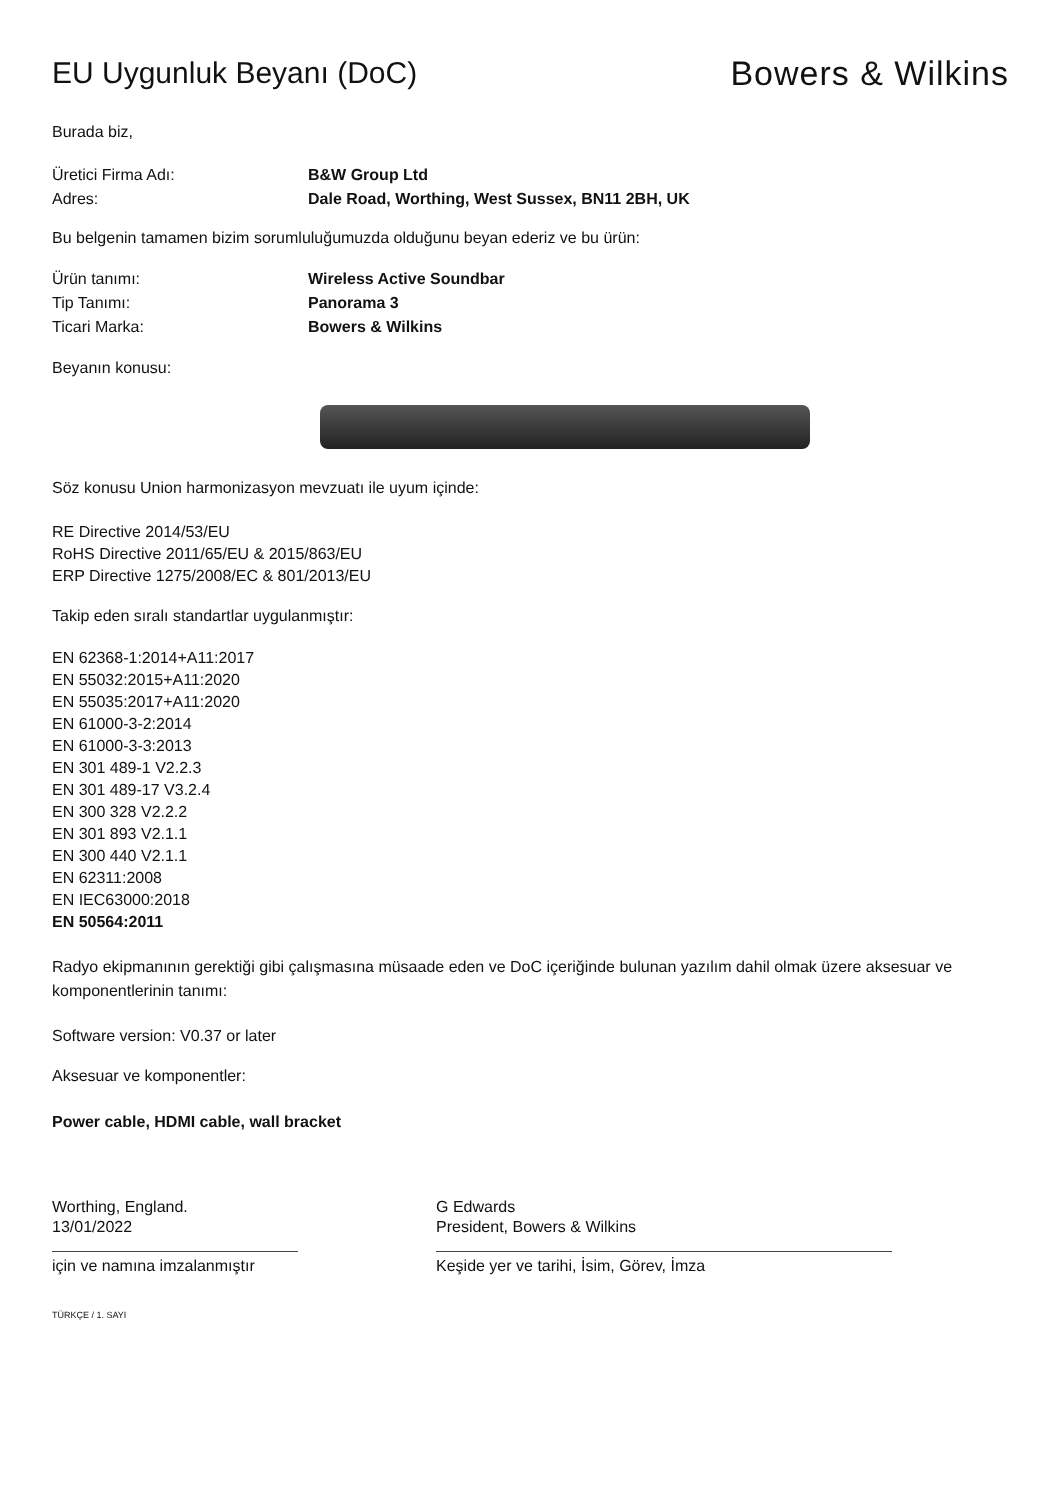EU Uygunluk Beyanı (DoC) Bowers & Wilkins
Burada biz,
Üretici Firma Adı: B&W Group Ltd
Adres: Dale Road, Worthing, West Sussex, BN11 2BH, UK
Bu belgenin tamamen bizim sorumluluğumuzda olduğunu beyan ederiz ve bu ürün:
Ürün tanımı: Wireless Active Soundbar
Tip Tanımı: Panorama 3
Ticari Marka: Bowers & Wilkins
Beyanın konusu:
Söz konusu Union harmonizasyon mevzuatı ile uyum içinde:
RE Directive 2014/53/EU
RoHS Directive 2011/65/EU & 2015/863/EU
ERP Directive 1275/2008/EC & 801/2013/EU
Takip eden sıralı standartlar uygulanmıştır:
EN 62368-1:2014+A11:2017
EN 55032:2015+A11:2020
EN 55035:2017+A11:2020
EN 61000-3-2:2014
EN 61000-3-3:2013
EN 301 489-1 V2.2.3
EN 301 489-17 V3.2.4
EN 300 328 V2.2.2
EN 301 893 V2.1.1
EN 300 440 V2.1.1
EN 62311:2008
EN IEC63000:2018
EN 50564:2011
Radyo ekipmanının gerektiği gibi çalışmasına müsaade eden ve DoC içeriğinde bulunan yazılım dahil olmak üzere aksesuar ve komponentlerinin tanımı:
Software version: V0.37 or later
Aksesuar ve komponentler:
Power cable, HDMI cable, wall bracket
Worthing, England.
13/01/2022
için ve namına imzalanmıştır
G Edwards
President, Bowers & Wilkins
Keşide yer ve tarihi, İsim, Görev, İmza
TÜRKÇE / 1. SAYI